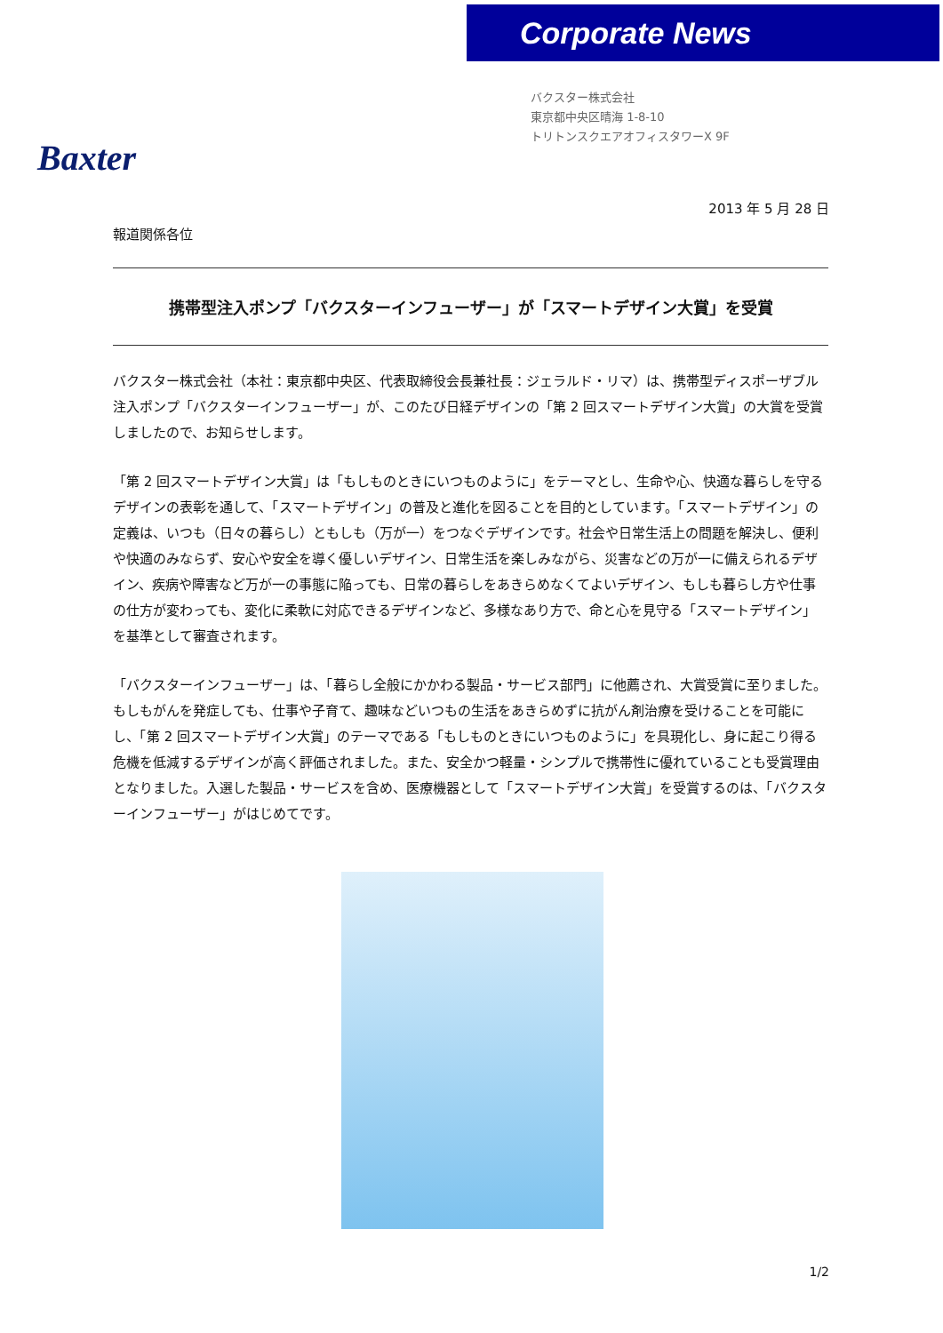Corporate News
Baxter
バクスター株式会社
東京都中央区晴海 1-8-10
トリトンスクエアオフィスタワーX 9F
2013 年 5 月 28 日
報道関係各位
携帯型注入ポンプ「バクスターインフューザー」が「スマートデザイン大賞」を受賞
バクスター株式会社（本社：東京都中央区、代表取締役会長兼社長：ジェラルド・リマ）は、携帯型ディスポーザブル注入ポンプ「バクスターインフューザー」が、このたび日経デザインの「第 2 回スマートデザイン大賞」の大賞を受賞しましたので、お知らせします。
「第 2 回スマートデザイン大賞」は「もしものときにいつものように」をテーマとし、生命や心、快適な暮らしを守るデザインの表彰を通して、「スマートデザイン」の普及と進化を図ることを目的としています。「スマートデザイン」の定義は、いつも（日々の暮らし）ともしも（万が一）をつなぐデザインです。社会や日常生活上の問題を解決し、便利や快適のみならず、安心や安全を導く優しいデザイン、日常生活を楽しみながら、災害などの万が一に備えられるデザイン、疾病や障害など万が一の事態に陥っても、日常の暮らしをあきらめなくてよいデザイン、もしも暮らし方や仕事の仕方が変わっても、変化に柔軟に対応できるデザインなど、多様なあり方で、命と心を見守る「スマートデザイン」を基準として審査されます。
「バクスターインフューザー」は、「暮らし全般にかかわる製品・サービス部門」に他薦され、大賞受賞に至りました。もしもがんを発症しても、仕事や子育て、趣味などいつもの生活をあきらめずに抗がん剤治療を受けることを可能にし、「第 2 回スマートデザイン大賞」のテーマである「もしものときにいつものように」を具現化し、身に起こり得る危機を低減するデザインが高く評価されました。また、安全かつ軽量・シンプルで携帯性に優れていることも受賞理由となりました。入選した製品・サービスを含め、医療機器として「スマートデザイン大賞」を受賞するのは、「バクスターインフューザー」がはじめてです。
1/2